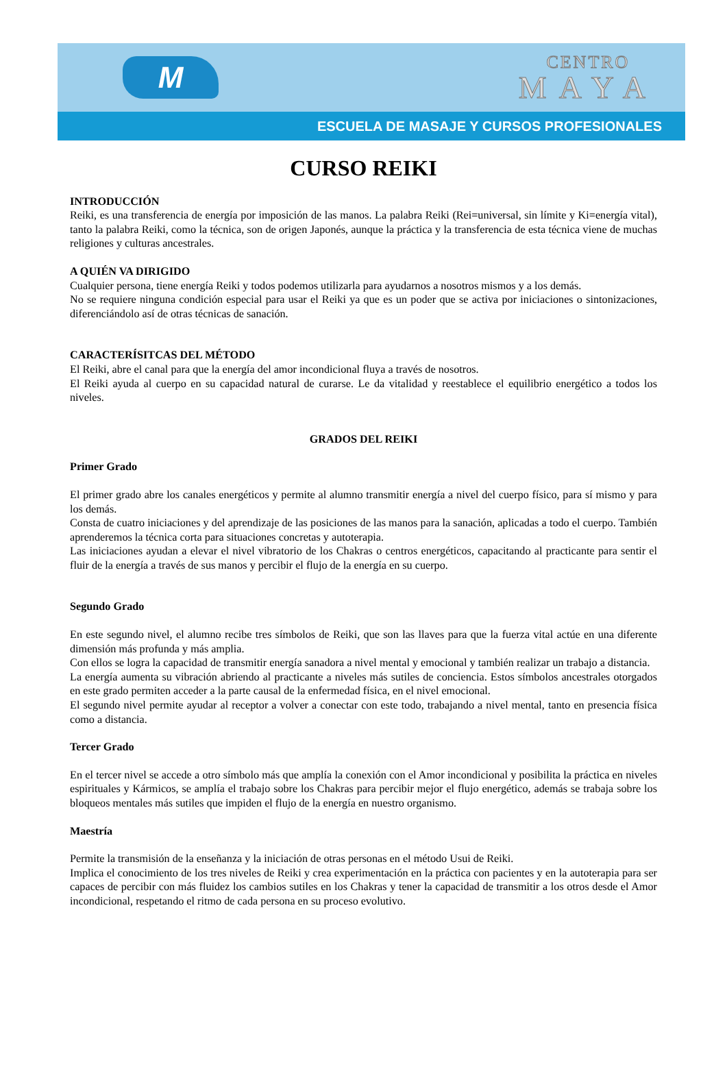M
CENTRO
MAYA
ESCUELA DE MASAJE Y CURSOS PROFESIONALES
CURSO REIKI
INTRODUCCIÓN
Reiki, es una transferencia de energía por imposición de las manos. La palabra Reiki (Rei=universal, sin límite y Ki=energía vital), tanto la palabra Reiki, como la técnica, son de origen Japonés, aunque la práctica y la transferencia de esta técnica viene de muchas religiones y culturas ancestrales.
A QUIÉN VA DIRIGIDO
Cualquier persona, tiene energía Reiki y todos podemos utilizarla para ayudarnos a nosotros mismos y a los demás.
No se requiere ninguna condición especial para usar el Reiki ya que es un poder que se activa por iniciaciones o sintonizaciones, diferenciándolo así de otras técnicas de sanación.
CARACTERÍSITCAS DEL MÉTODO
El Reiki, abre el canal para que la energía del amor incondicional fluya a través de nosotros.
El Reiki ayuda al cuerpo en su capacidad natural de curarse. Le da vitalidad y reestablece el equilibrio energético a todos los niveles.
GRADOS DEL REIKI
Primer Grado
El primer grado abre los canales energéticos y permite al alumno transmitir energía a nivel del cuerpo físico, para sí mismo y para los demás.
Consta de cuatro iniciaciones y del aprendizaje de las posiciones de las manos para la sanación, aplicadas a todo el cuerpo. También aprenderemos la técnica corta para situaciones concretas y autoterapia.
Las iniciaciones ayudan a elevar el nivel vibratorio de los Chakras o centros energéticos, capacitando al practicante para sentir el fluir de la energía a través de sus manos y percibir el flujo de la energía en su cuerpo.
Segundo Grado
En este segundo nivel, el alumno recibe tres símbolos de Reiki, que son las llaves para que la fuerza vital actúe en una diferente dimensión más profunda y más amplia.
Con ellos se logra la capacidad de transmitir energía sanadora a nivel mental y emocional y también realizar un trabajo a distancia.
La energía aumenta su vibración abriendo al practicante a niveles más sutiles de conciencia. Estos símbolos ancestrales otorgados en este grado permiten acceder a la parte causal de la enfermedad física, en el nivel emocional.
El segundo nivel permite ayudar al receptor a volver a conectar con este todo, trabajando a nivel mental, tanto en presencia física como a distancia.
Tercer Grado
En el tercer nivel se accede a otro símbolo más que amplía la conexión con el Amor incondicional y posibilita la práctica en niveles espirituales y Kármicos, se amplía el trabajo sobre los Chakras para percibir mejor el flujo energético, además se trabaja sobre los bloqueos mentales más sutiles que impiden el flujo de la energía en nuestro organismo.
Maestría
Permite la transmisión de la enseñanza y la iniciación de otras personas en el método Usui de Reiki.
Implica el conocimiento de los tres niveles de Reiki y crea experimentación en la práctica con pacientes y en la autoterapia para ser capaces de percibir con más fluidez los cambios sutiles en los Chakras y tener la capacidad de transmitir a los otros desde el Amor incondicional, respetando el ritmo de cada persona en su proceso evolutivo.